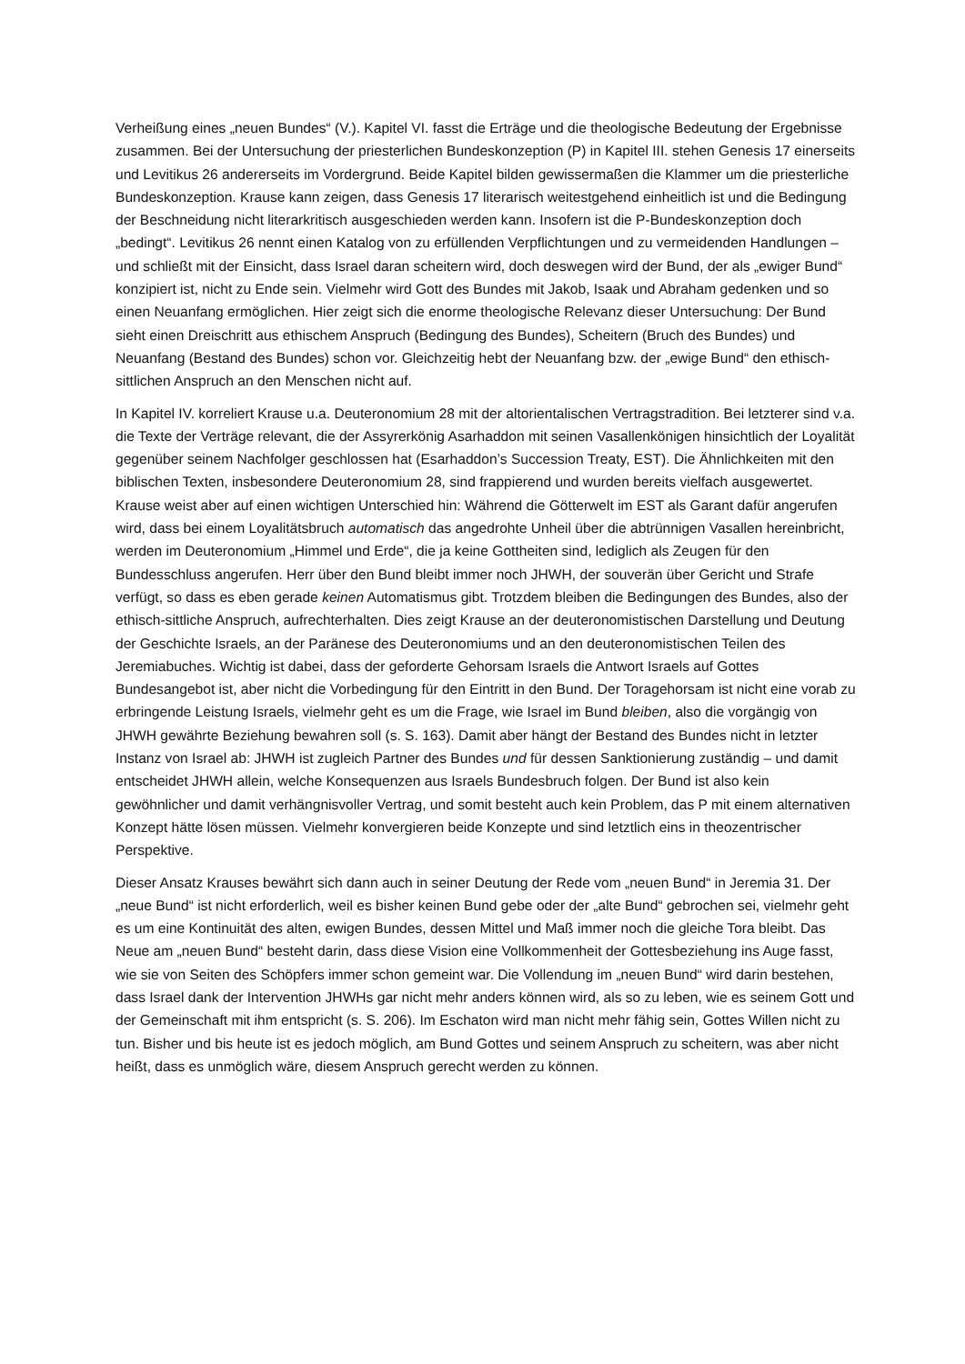Verheißung eines „neuen Bundes“ (V.). Kapitel VI. fasst die Erträge und die theologische Bedeutung der Ergebnisse zusammen. Bei der Untersuchung der priesterlichen Bundeskonzeption (P) in Kapitel III. stehen Genesis 17 einerseits und Levitikus 26 andererseits im Vordergrund. Beide Kapitel bilden gewissermaßen die Klammer um die priesterliche Bundeskonzeption. Krause kann zeigen, dass Genesis 17 literarisch weitestgehend einheitlich ist und die Bedingung der Beschneidung nicht literarkritisch ausgeschieden werden kann. Insofern ist die P-Bundeskonzeption doch „bedingt“. Levitikus 26 nennt einen Katalog von zu erfüllenden Verpflichtungen und zu vermeidenden Handlungen – und schließt mit der Einsicht, dass Israel daran scheitern wird, doch deswegen wird der Bund, der als „ewiger Bund“ konzipiert ist, nicht zu Ende sein. Vielmehr wird Gott des Bundes mit Jakob, Isaak und Abraham gedenken und so einen Neuanfang ermöglichen. Hier zeigt sich die enorme theologische Relevanz dieser Untersuchung: Der Bund sieht einen Dreischritt aus ethischem Anspruch (Bedingung des Bundes), Scheitern (Bruch des Bundes) und Neuanfang (Bestand des Bundes) schon vor. Gleichzeitig hebt der Neuanfang bzw. der „ewige Bund“ den ethisch-sittlichen Anspruch an den Menschen nicht auf.
In Kapitel IV. korreliert Krause u.a. Deuteronomium 28 mit der altorientalischen Vertragstradition. Bei letzterer sind v.a. die Texte der Verträge relevant, die der Assyrerkönig Asarhaddon mit seinen Vasallenkönigen hinsichtlich der Loyalität gegenüber seinem Nachfolger geschlossen hat (Esarhaddon’s Succession Treaty, EST). Die Ähnlichkeiten mit den biblischen Texten, insbesondere Deuteronomium 28, sind frappierend und wurden bereits vielfach ausgewertet. Krause weist aber auf einen wichtigen Unterschied hin: Während die Götterwelt im EST als Garant dafür angerufen wird, dass bei einem Loyalitätsbruch automatisch das angedrohte Unheil über die abtrünnigen Vasallen hereinbricht, werden im Deuteronomium „Himmel und Erde“, die ja keine Gottheiten sind, lediglich als Zeugen für den Bundesschluss angerufen. Herr über den Bund bleibt immer noch JHWH, der souverän über Gericht und Strafe verfügt, so dass es eben gerade keinen Automatismus gibt. Trotzdem bleiben die Bedingungen des Bundes, also der ethisch-sittliche Anspruch, aufrechterhalten. Dies zeigt Krause an der deuteronomistischen Darstellung und Deutung der Geschichte Israels, an der Paränese des Deuteronomiums und an den deuteronomistischen Teilen des Jeremiabuches. Wichtig ist dabei, dass der geforderte Gehorsam Israels die Antwort Israels auf Gottes Bundesangebot ist, aber nicht die Vorbedingung für den Eintritt in den Bund. Der Toragehorsam ist nicht eine vorab zu erbringende Leistung Israels, vielmehr geht es um die Frage, wie Israel im Bund bleiben, also die vorgängig von JHWH gewährte Beziehung bewahren soll (s. S. 163). Damit aber hängt der Bestand des Bundes nicht in letzter Instanz von Israel ab: JHWH ist zugleich Partner des Bundes und für dessen Sanktionierung zuständig – und damit entscheidet JHWH allein, welche Konsequenzen aus Israels Bundesbruch folgen. Der Bund ist also kein gewöhnlicher und damit verhängnisvoller Vertrag, und somit besteht auch kein Problem, das P mit einem alternativen Konzept hätte lösen müssen. Vielmehr konvergieren beide Konzepte und sind letztlich eins in theozentrischer Perspektive.
Dieser Ansatz Krauses bewährt sich dann auch in seiner Deutung der Rede vom „neuen Bund“ in Jeremia 31. Der „neue Bund“ ist nicht erforderlich, weil es bisher keinen Bund gebe oder der „alte Bund“ gebrochen sei, vielmehr geht es um eine Kontinuität des alten, ewigen Bundes, dessen Mittel und Maß immer noch die gleiche Tora bleibt. Das Neue am „neuen Bund“ besteht darin, dass diese Vision eine Vollkommenheit der Gottesbeziehung ins Auge fasst, wie sie von Seiten des Schöpfers immer schon gemeint war. Die Vollendung im „neuen Bund“ wird darin bestehen, dass Israel dank der Intervention JHWHs gar nicht mehr anders können wird, als so zu leben, wie es seinem Gott und der Gemeinschaft mit ihm entspricht (s. S. 206). Im Eschaton wird man nicht mehr fähig sein, Gottes Willen nicht zu tun. Bisher und bis heute ist es jedoch möglich, am Bund Gottes und seinem Anspruch zu scheitern, was aber nicht heißt, dass es unmöglich wäre, diesem Anspruch gerecht werden zu können.